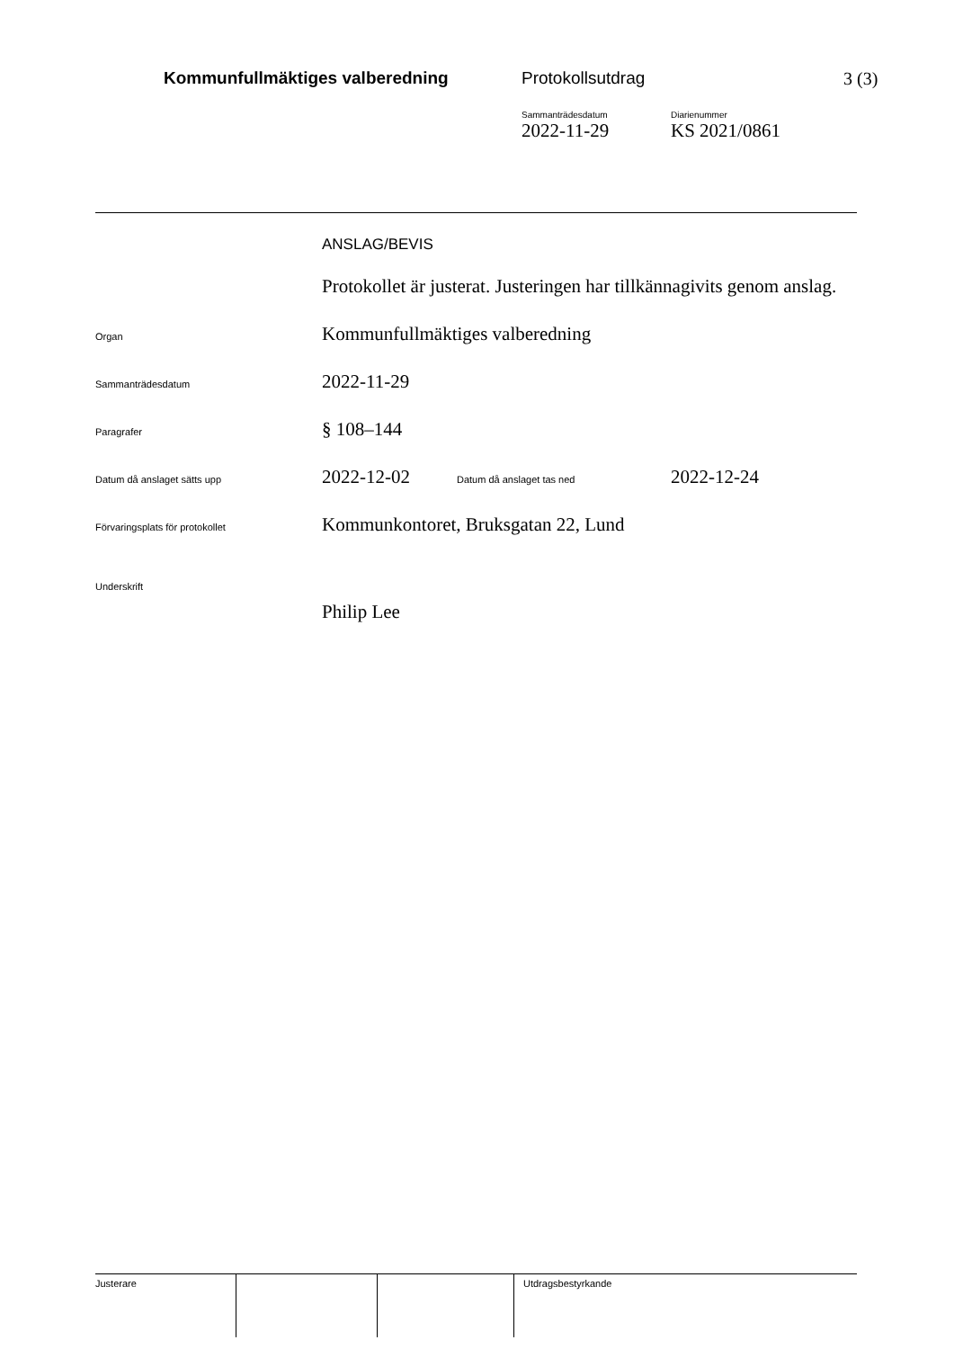Kommunfullmäktiges valberedning
Protokollsutdrag 3 (3)
Sammanträdesdatum
2022-11-29
Diarienummer
KS 2021/0861
ANSLAG/BEVIS
Protokollet är justerat. Justeringen har tillkännagivits genom anslag.
Organ
Kommunfullmäktiges valberedning
Sammanträdesdatum
2022-11-29
Paragrafer
§ 108–144
Datum då anslaget sätts upp
2022-12-02
Datum då anslaget tas ned
2022-12-24
Förvaringsplats för protokollet
Kommunkontoret, Bruksgatan 22, Lund
Underskrift
Philip Lee
Justerare Utdragsbestyrkande